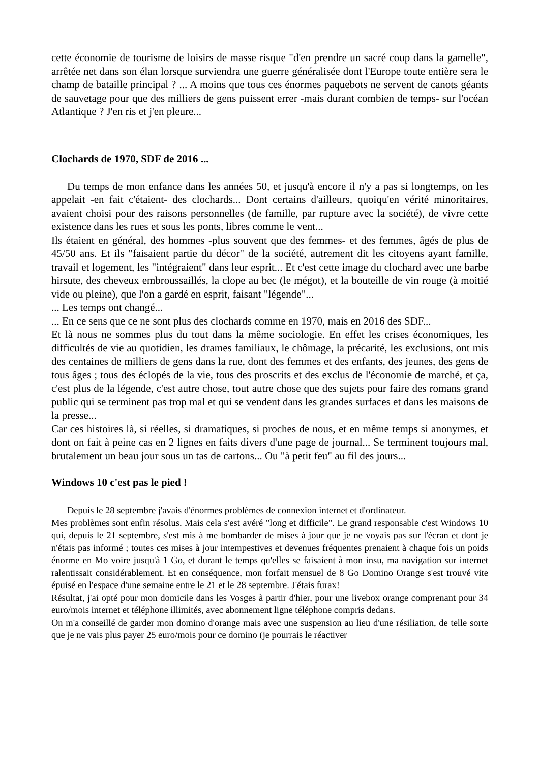cette économie de tourisme de loisirs de masse risque "d'en prendre un sacré coup dans la gamelle", arrêtée net dans son élan lorsque surviendra une guerre généralisée dont l'Europe toute entière sera le champ de bataille principal ? ... A moins que tous ces énormes paquebots ne servent de canots géants de sauvetage pour que des milliers de gens puissent errer -mais durant combien de temps- sur l'océan Atlantique ? J'en ris et j'en pleure...
Clochards de 1970, SDF de 2016 ...
Du temps de mon enfance dans les années 50, et jusqu'à encore il n'y a pas si longtemps, on les appelait -en fait c'étaient- des clochards... Dont certains d'ailleurs, quoiqu'en vérité minoritaires, avaient choisi pour des raisons personnelles (de famille, par rupture avec la société), de vivre cette existence dans les rues et sous les ponts, libres comme le vent...
Ils étaient en général, des hommes -plus souvent que des femmes- et des femmes, âgés de plus de 45/50 ans. Et ils "faisaient partie du décor" de la société, autrement dit les citoyens ayant famille, travail et logement, les "intégraient" dans leur esprit... Et c'est cette image du clochard avec une barbe hirsute, des cheveux embroussaillés, la clope au bec (le mégot), et la bouteille de vin rouge (à moitié vide ou pleine), que l'on a gardé en esprit, faisant "légende"...
... Les temps ont changé...
... En ce sens que ce ne sont plus des clochards comme en 1970, mais en 2016 des SDF...
Et là nous ne sommes plus du tout dans la même sociologie. En effet les crises économiques, les difficultés de vie au quotidien, les drames familiaux, le chômage, la précarité, les exclusions, ont mis des centaines de milliers de gens dans la rue, dont des femmes et des enfants, des jeunes, des gens de tous âges ; tous des éclopés de la vie, tous des proscrits et des exclus de l'économie de marché, et ça, c'est plus de la légende, c'est autre chose, tout autre chose que des sujets pour faire des romans grand public qui se terminent pas trop mal et qui se vendent dans les grandes surfaces et dans les maisons de la presse...
Car ces histoires là, si réelles, si dramatiques, si proches de nous, et en même temps si anonymes, et dont on fait à peine cas en 2 lignes en faits divers d'une page de journal... Se terminent toujours mal, brutalement un beau jour sous un tas de cartons... Ou "à petit feu" au fil des jours...
Windows 10 c'est pas le pied !
Depuis le 28 septembre j'avais d'énormes problèmes de connexion internet et d'ordinateur.
Mes problèmes sont enfin résolus. Mais cela s'est avéré "long et difficile". Le grand responsable c'est Windows 10 qui, depuis le 21 septembre, s'est mis à me bombarder de mises à jour que je ne voyais pas sur l'écran et dont je n'étais pas informé ; toutes ces mises à jour intempestives et devenues fréquentes prenaient à chaque fois un poids énorme en Mo voire jusqu'à 1 Go, et durant le temps qu'elles se faisaient à mon insu, ma navigation sur internet ralentissait considérablement. Et en conséquence, mon forfait mensuel de 8 Go Domino Orange s'est trouvé vite épuisé en l'espace d'une semaine entre le 21 et le 28 septembre. J'étais furax!
Résultat, j'ai opté pour mon domicile dans les Vosges à partir d'hier, pour une livebox orange comprenant pour 34 euro/mois internet et téléphone illimités, avec abonnement ligne téléphone compris dedans.
On m'a conseillé de garder mon domino d'orange mais avec une suspension au lieu d'une résiliation, de telle sorte que je ne vais plus payer 25 euro/mois pour ce domino (je pourrais le réactiver